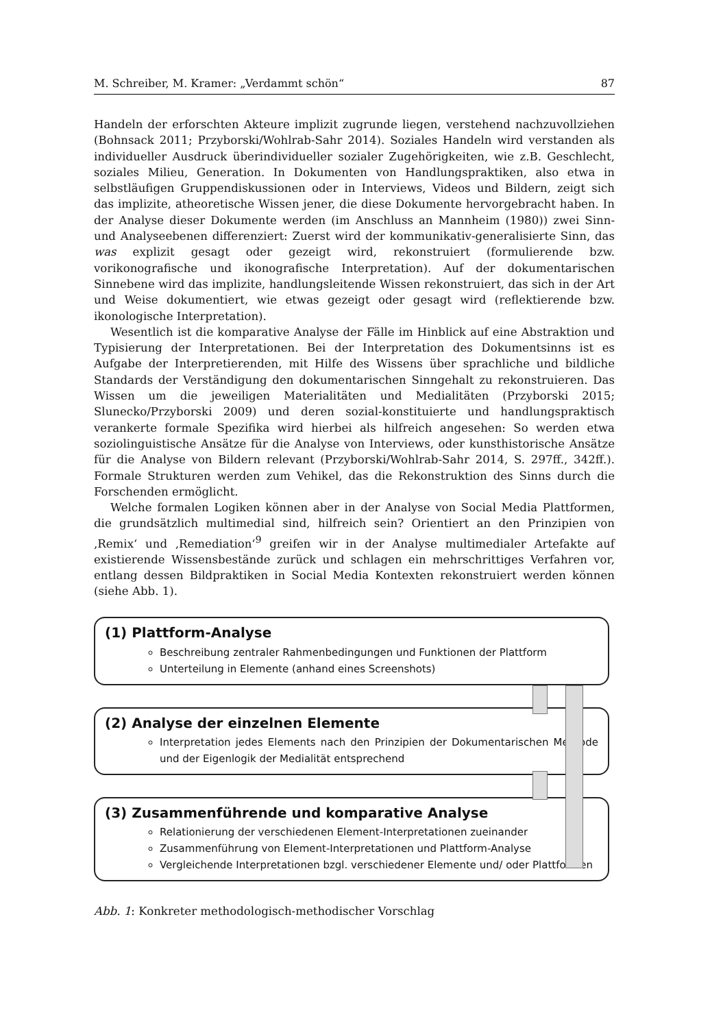M. Schreiber, M. Kramer: „Verdammt schön“87
Handeln der erforschten Akteure implizit zugrunde liegen, verstehend nachzuvollziehen (Bohnsack 2011; Przyborski/Wohlrab-Sahr 2014). Soziales Handeln wird verstanden als individueller Ausdruck überindividueller sozialer Zugehörigkeiten, wie z.B. Geschlecht, soziales Milieu, Generation. In Dokumenten von Handlungspraktiken, also etwa in selbstläufigen Gruppendiskussionen oder in Interviews, Videos und Bildern, zeigt sich das implizite, atheoretische Wissen jener, die diese Dokumente hervorgebracht haben. In der Analyse dieser Dokumente werden (im Anschluss an Mannheim (1980)) zwei Sinn- und Analyseebenen differenziert: Zuerst wird der kommunikativ-generalisierte Sinn, das was explizit gesagt oder gezeigt wird, rekonstruiert (formulierende bzw. vorikonografische und ikonografische Interpretation). Auf der dokumentarischen Sinnebene wird das implizite, handlungsleitende Wissen rekonstruiert, das sich in der Art und Weise dokumentiert, wie etwas gezeigt oder gesagt wird (reflektierende bzw. ikonologische Interpretation).
Wesentlich ist die komparative Analyse der Fälle im Hinblick auf eine Abstraktion und Typisierung der Interpretationen. Bei der Interpretation des Dokumentsinns ist es Aufgabe der Interpretierenden, mit Hilfe des Wissens über sprachliche und bildliche Standards der Verständigung den dokumentarischen Sinngehalt zu rekonstruieren. Das Wissen um die jeweiligen Materialitäten und Medialitäten (Przyborski 2015; Slunecko/Przyborski 2009) und deren sozial-konstituierte und handlungspraktisch verankerte formale Spezifika wird hierbei als hilfreich angesehen: So werden etwa soziolinguistische Ansätze für die Analyse von Interviews, oder kunsthistorische Ansätze für die Analyse von Bildern relevant (Przyborski/Wohlrab-Sahr 2014, S. 297ff., 342ff.). Formale Strukturen werden zum Vehikel, das die Rekonstruktion des Sinns durch die Forschenden ermöglicht.
Welche formalen Logiken können aber in der Analyse von Social Media Plattformen, die grundsätzlich multimedial sind, hilfreich sein? Orientiert an den Prinzipien von ‚Remix‘ und ‚Remediation‘<sup>9</sup> greifen wir in der Analyse multimedialer Artefakte auf existierende Wissensbestände zurück und schlagen ein mehrschrittiges Verfahren vor, entlang dessen Bildpraktiken in Social Media Kontexten rekonstruiert werden können (siehe Abb. 1).
(1) Plattform-Analyse
Beschreibung zentraler Rahmenbedingungen und Funktionen der Plattform
Unterteilung in Elemente (anhand eines Screenshots)
(2) Analyse der einzelnen Elemente
Interpretation jedes Elements nach den Prinzipien der Dokumentarischen Methode und der Eigenlogik der Medialität entsprechend
(3) Zusammenführende und komparative Analyse
Relationierung der verschiedenen Element-Interpretationen zueinander
Zusammenführung von Element-Interpretationen und Plattform-Analyse
Vergleichende Interpretationen bzgl. verschiedener Elemente und/ oder Plattformen
Abb. 1: Konkreter methodologisch-methodischer Vorschlag